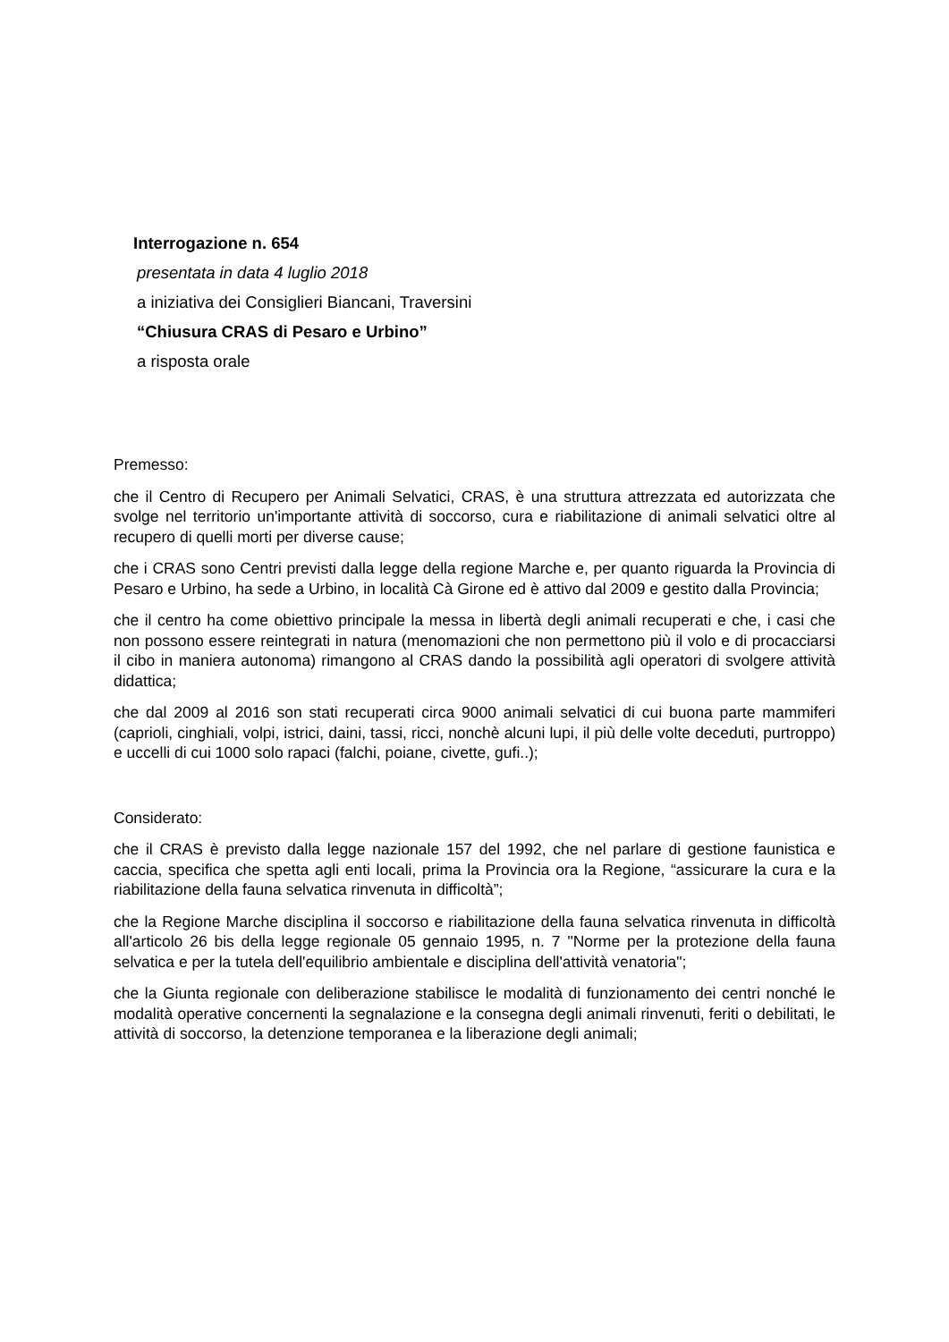Interrogazione n. 654
presentata in data 4 luglio 2018
a iniziativa dei Consiglieri Biancani, Traversini
“Chiusura CRAS di Pesaro e Urbino”
a risposta orale
Premesso:
che il Centro di Recupero per Animali Selvatici, CRAS, è una struttura attrezzata ed autorizzata che svolge nel territorio un'importante attività di soccorso, cura e riabilitazione di animali selvatici oltre al recupero di quelli morti per diverse cause;
che i CRAS sono Centri previsti dalla legge della regione Marche e, per quanto riguarda la Provincia di Pesaro e Urbino, ha sede a Urbino, in località Cà Girone ed è attivo dal 2009 e gestito dalla Provincia;
che il centro ha come obiettivo principale la messa in libertà degli animali recuperati e che, i casi che non possono essere reintegrati in natura (menomazioni che non permettono più il volo e di procacciarsi il cibo in maniera autonoma) rimangono al CRAS dando la possibilità agli operatori di svolgere attività didattica;
che dal 2009 al 2016 son stati recuperati circa 9000 animali selvatici di cui buona parte mammiferi (caprioli, cinghiali, volpi, istrici, daini, tassi, ricci, nonchè alcuni lupi, il più delle volte deceduti, purtroppo) e uccelli di cui 1000 solo rapaci (falchi, poiane, civette, gufi..);
Considerato:
che il CRAS è previsto dalla legge nazionale 157 del 1992, che nel parlare di gestione faunistica e caccia, specifica che spetta agli enti locali, prima la Provincia ora la Regione, “assicurare la cura e la riabilitazione della fauna selvatica rinvenuta in difficoltà”;
che la Regione Marche disciplina il soccorso e riabilitazione della fauna selvatica rinvenuta in difficoltà all'articolo 26 bis della legge regionale 05 gennaio 1995, n. 7 "Norme per la protezione della fauna selvatica e per la tutela dell'equilibrio ambientale e disciplina dell'attività venatoria";
che la Giunta regionale con deliberazione stabilisce le modalità di funzionamento dei centri nonché le modalità operative concernenti la segnalazione e la consegna degli animali rinvenuti, feriti o debilitati, le attività di soccorso, la detenzione temporanea e la liberazione degli animali;